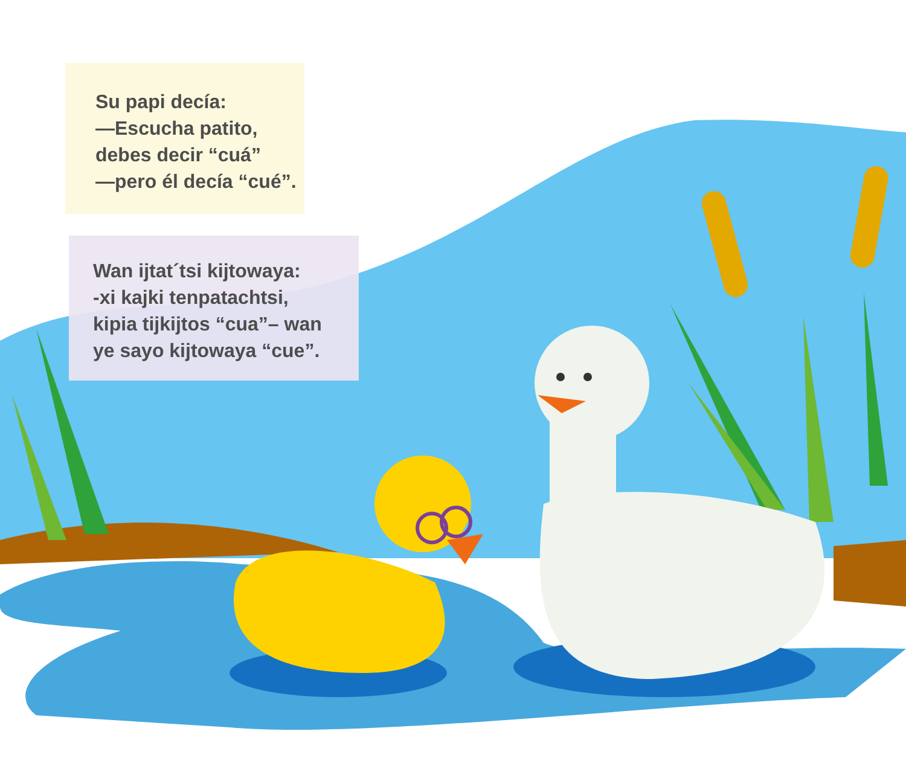Su papi decía:
—Escucha patito,
debes decir “cuá”
—pero él decía “cué”.
Wan ijtat´tsi kijtowaya:
-xi kajki tenpatachtsi,
kipia tijkijtos “cua”– wan
ye sayo kijtowaya “cue”.